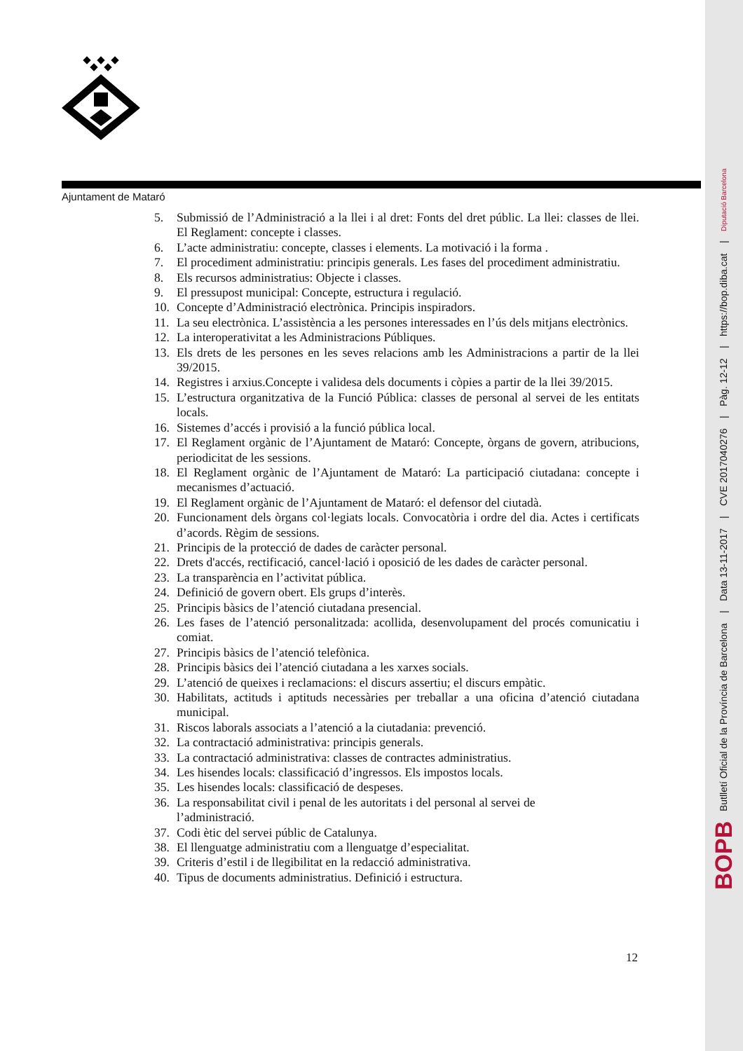Ajuntament de Mataró
5. Submissió de l’Administració a la llei i al dret: Fonts del dret públic. La llei: classes de llei. El Reglament: concepte i classes.
6. L’acte administratiu: concepte, classes i elements. La motivació i la forma .
7. El procediment administratiu: principis generals. Les fases del procediment administratiu.
8. Els recursos administratius: Objecte i classes.
9. El pressupost municipal: Concepte, estructura i regulació.
10. Concepte d’Administració electrònica. Principis inspiradors.
11. La seu electrònica. L’assistència a les persones interessades en l’ús dels mitjans electrònics.
12. La interoperativitat a les Administracions Públiques.
13. Els drets de les persones en les seves relacions amb les Administracions a partir de la llei 39/2015.
14. Registres i arxius.Concepte i validesa dels documents i còpies a partir de la llei 39/2015.
15. L’estructura organitzativa de la Funció Pública: classes de personal al servei de les entitats locals.
16. Sistemes d’accés i provisió a la funció pública local.
17. El Reglament orgànic de l’Ajuntament de Mataró: Concepte, òrgans de govern, atribucions, periodicitat de les sessions.
18. El Reglament orgànic de l’Ajuntament de Mataró: La participació ciutadana: concepte i mecanismes d’actuació.
19. El Reglament orgànic de l’Ajuntament de Mataró: el defensor del ciutadà.
20. Funcionament dels òrgans col·legiats locals. Convocatòria i ordre del dia. Actes i certificats d’acords. Règim de sessions.
21. Principis de la protecció de dades de caràcter personal.
22. Drets d'accés, rectificació, cancel·lació i oposició de les dades de caràcter personal.
23. La transparència en l’activitat pública.
24. Definició de govern obert. Els grups d’interès.
25. Principis bàsics de l’atenció ciutadana presencial.
26. Les fases de l’atenció personalitzada: acollida, desenvolupament del procés comunicatiu i comiat.
27. Principis bàsics de l’atenció telefònica.
28. Principis bàsics dei l’atenció ciutadana a les xarxes socials.
29. L’atenció de queixes i reclamacions: el discurs assertiu; el discurs empàtic.
30. Habilitats, actituds i aptituds necessàries per treballar a una oficina d’atenció ciutadana municipal.
31. Riscos laborals associats a l’atenció a la ciutadania: prevenció.
32. La contractació administrativa: principis generals.
33. La contractació administrativa: classes de contractes administratius.
34. Les hisendes locals: classificació d’ingressos. Els impostos locals.
35. Les hisendes locals: classificació de despeses.
36. La responsabilitat civil i penal de les autoritats i del personal al servei de
l’administració.
37. Codi ètic del servei públic de Catalunya.
38. El llenguatge administratiu com a llenguatge d’especialitat.
39. Criteris d’estil i de llegibilitat en la redacció administrativa.
40. Tipus de documents administratius. Definició i estructura.
12
BOPB Butlletí Oficial de la Província de Barcelona | Data 13-11-2017 | CVE 2017040276 | Pàg. 12-12 | https://bop.diba.cat | Diputació Barcelona